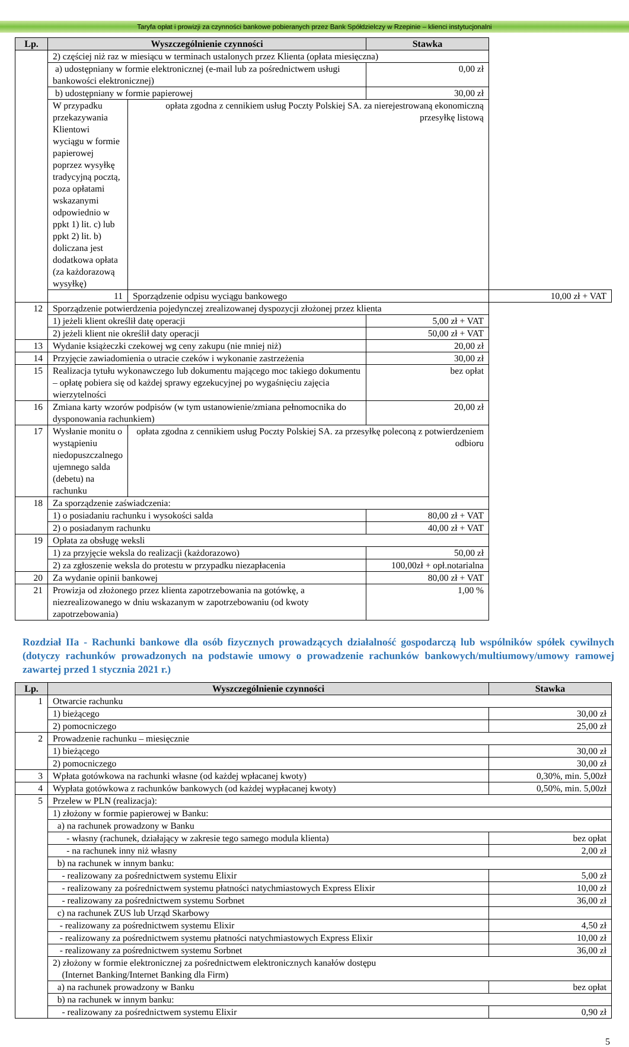Taryfa opłat i prowizji za czynności bankowe pobieranych przez Bank Spółdzielczy w Rzepinie – klienci instytucjonalni
| Lp. | Wyszczególnienie czynności | | Stawka | |
| --- | --- | --- | --- | --- |
| | 2) częściej niż raz w miesiącu w terminach ustalonych przez Klienta (opłata miesięczna) | | | |
| | a) udostępniany w formie elektronicznej (e-mail lub za pośrednictwem usługi bankowości elektronicznej) | | 0,00 zł | |
| | b) udostępniany w formie papierowej | | 30,00 zł | |
| | W przypadku przekazywania Klientowi wyciągu w formie papierowej poprzez wysyłkę tradycyjną pocztą, poza opłatami wskazanymi odpowiednio w ppkt 1) lit. c) lub ppkt 2) lit. b) doliczana jest dodatkowa opłata (za każdorazową wysyłkę) | opłata zgodna z cennikiem usług Poczty Polskiej SA. za nierejestrowaną ekonomiczną przesyłkę listową | | |
| | 11 | Sporządzenie odpisu wyciągu bankowego | | 10,00 zł + VAT |
| 12 | Sporządzenie potwierdzenia pojedynczej zrealizowanej dyspozycji złożonej przez klienta | | | |
| | 1) jeżeli klient określił datę operacji | | 5,00 zł + VAT | |
| | 2) jeżeli klient nie określił daty operacji | | 50,00 zł + VAT | |
| 13 | Wydanie książeczki czekowej wg ceny zakupu (nie mniej niż) | | 20,00 zł | |
| 14 | Przyjęcie zawiadomienia o utracie czeków i wykonanie zastrzeżenia | | 30,00 zł | |
| 15 | Realizacja tytułu wykonawczego lub dokumentu mającego moc takiego dokumentu – opłatę pobiera się od każdej sprawy egzekucyjnej po wygaśnięciu zajęcia wierzytelności | | bez opłat | |
| 16 | Zmiana karty wzorów podpisów (w tym ustanowienie/zmiana pełnomocnika do dysponowania rachunkiem) | | 20,00 zł | |
| 17 | Wysłanie monitu o wystąpieniu niedopuszczalnego ujemnego salda (debetu) na rachunku | opłata zgodna z cennikiem usług Poczty Polskiej SA. za przesyłkę poleconą z potwierdzeniem odbioru | | |
| 18 | Za sporządzenie zaświadczenia: | | | |
| | 1) o posiadaniu rachunku i wysokości salda | | 80,00 zł + VAT | |
| | 2) o posiadanym rachunku | | 40,00 zł + VAT | |
| 19 | Opłata za obsługę weksli | | | |
| | 1) za przyjęcie weksla do realizacji (każdorazowo) | | 50,00 zł | |
| | 2) za zgłoszenie weksla do protestu w przypadku niezapłacenia | | 100,00zł + opł.notarialna | |
| 20 | Za wydanie opinii bankowej | | 80,00 zł + VAT | |
| 21 | Prowizja od złożonego przez klienta zapotrzebowania na gotówkę, a niezrealizowanego w dniu wskazanym w zapotrzebowaniu (od kwoty zapotrzebowania) | | 1,00 % | |
Rozdział IIa - Rachunki bankowe dla osób fizycznych prowadzących działalność gospodarczą lub wspólników spółek cywilnych (dotyczy rachunków prowadzonych na podstawie umowy o prowadzenie rachunków bankowych/multiumowy/umowy ramowej zawartej przed 1 stycznia 2021 r.)
| Lp. | Wyszczególnienie czynności | Stawka |
| --- | --- | --- |
| 1 | Otwarcie rachunku | |
| | 1) bieżącego | 30,00 zł |
| | 2) pomocniczego | 25,00 zł |
| 2 | Prowadzenie rachunku – miesięcznie | |
| | 1) bieżącego | 30,00 zł |
| | 2) pomocniczego | 30,00 zł |
| 3 | Wpłata gotówkowa na rachunki własne (od każdej wpłacanej kwoty) | 0,30%, min. 5,00zł |
| 4 | Wypłata gotówkowa z rachunków bankowych (od każdej wypłacanej kwoty) | 0,50%, min. 5,00zł |
| 5 | Przelew w PLN (realizacja): | |
| | 1) złożony w formie papierowej w Banku: | |
| | a) na rachunek prowadzony w Banku | |
| | - własny (rachunek, działający w zakresie tego samego modula klienta) | bez opłat |
| | - na rachunek inny niż własny | 2,00 zł |
| | b) na rachunek w innym banku: | |
| | - realizowany za pośrednictwem systemu Elixir | 5,00 zł |
| | - realizowany za pośrednictwem systemu płatności natychmiastowych Express Elixir | 10,00 zł |
| | - realizowany za pośrednictwem systemu Sorbnet | 36,00 zł |
| | c) na rachunek ZUS lub Urząd Skarbowy | |
| | - realizowany za pośrednictwem systemu Elixir | 4,50 zł |
| | - realizowany za pośrednictwem systemu płatności natychmiastowych Express Elixir | 10,00 zł |
| | - realizowany za pośrednictwem systemu Sorbnet | 36,00 zł |
| | 2) złożony w formie elektronicznej za pośrednictwem elektronicznych kanałów dostępu (Internet Banking/Internet Banking dla Firm) | |
| | a) na rachunek prowadzony w Banku | bez opłat |
| | b) na rachunek w innym banku: | |
| | - realizowany za pośrednictwem systemu Elixir | 0,90 zł |
5